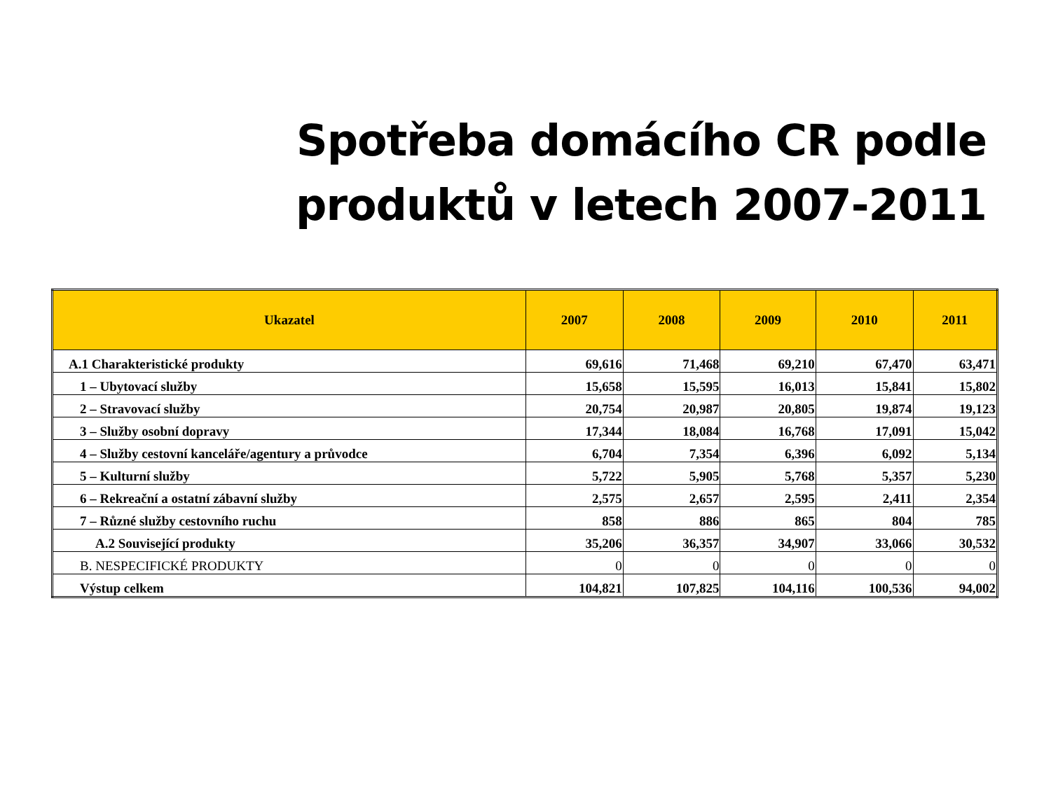Spotřeba domácího CR podle produktů v letech 2007-2011
| Ukazatel | 2007 | 2008 | 2009 | 2010 | 2011 |
| --- | --- | --- | --- | --- | --- |
| A.1 Charakteristické produkty | 69,616 | 71,468 | 69,210 | 67,470 | 63,471 |
| 1 – Ubytovací služby | 15,658 | 15,595 | 16,013 | 15,841 | 15,802 |
| 2 – Stravovací služby | 20,754 | 20,987 | 20,805 | 19,874 | 19,123 |
| 3 – Služby osobní dopravy | 17,344 | 18,084 | 16,768 | 17,091 | 15,042 |
| 4 – Služby cestovní kanceláře/agentury a průvodce | 6,704 | 7,354 | 6,396 | 6,092 | 5,134 |
| 5 – Kulturní služby | 5,722 | 5,905 | 5,768 | 5,357 | 5,230 |
| 6 – Rekreační a ostatní zábavní služby | 2,575 | 2,657 | 2,595 | 2,411 | 2,354 |
| 7 – Různé služby cestovního ruchu | 858 | 886 | 865 | 804 | 785 |
| A.2 Související produkty | 35,206 | 36,357 | 34,907 | 33,066 | 30,532 |
| B. NESPECIFICKÉ PRODUKTY | 0 | 0 | 0 | 0 | 0 |
| Výstup celkem | 104,821 | 107,825 | 104,116 | 100,536 | 94,002 |